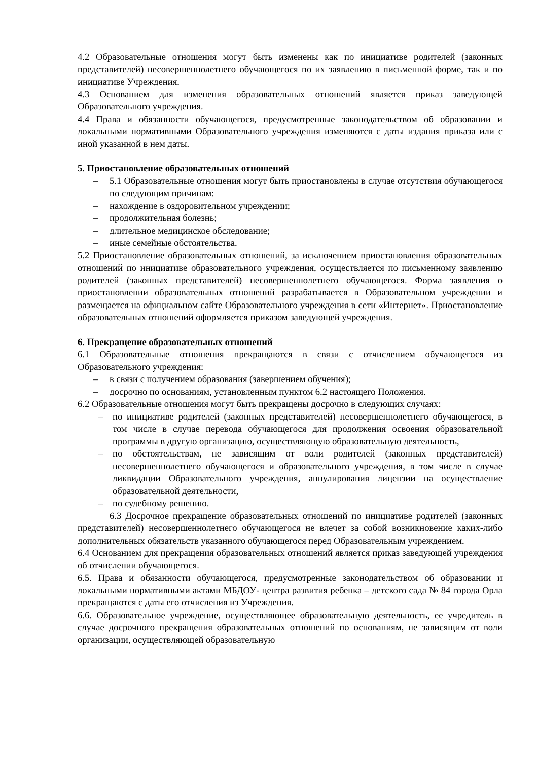4.2 Образовательные отношения могут быть изменены как по инициативе родителей (законных представителей) несовершеннолетнего обучающегося по их заявлению в письменной форме, так и по инициативе Учреждения.
4.3 Основанием для изменения образовательных отношений является приказ заведующей Образовательного учреждения.
4.4 Права и обязанности обучающегося, предусмотренные законодательством об образовании и локальными нормативными Образовательного учреждения изменяются с даты издания приказа или с иной указанной в нем даты.
5. Приостановление образовательных отношений
– 5.1 Образовательные отношения могут быть приостановлены в случае отсутствия обучающегося по следующим причинам:
– нахождение в оздоровительном учреждении;
– продолжительная болезнь;
– длительное медицинское обследование;
– иные семейные обстоятельства.
5.2 Приостановление образовательных отношений, за исключением приостановления образовательных отношений по инициативе образовательного учреждения, осуществляется по письменному заявлению родителей (законных представителей) несовершеннолетнего обучающегося. Форма заявления о приостановлении образовательных отношений разрабатывается в Образовательном учреждении и размещается на официальном сайте Образовательного учреждения в сети «Интернет». Приостановление образовательных отношений оформляется приказом заведующей учреждения.
6. Прекращение образовательных отношений
6.1 Образовательные отношения прекращаются в связи с отчислением обучающегося из Образовательного учреждения:
– в связи с получением образования (завершением обучения);
– досрочно по основаниям, установленным пунктом 6.2 настоящего Положения.
6.2 Образовательные отношения могут быть прекращены досрочно в следующих случаях:
– по инициативе родителей (законных представителей) несовершеннолетнего обучающегося, в том числе в случае перевода обучающегося для продолжения освоения образовательной программы в другую организацию, осуществляющую образовательную деятельность,
– по обстоятельствам, не зависящим от воли родителей (законных представителей) несовершеннолетнего обучающегося и образовательного учреждения, в том числе в случае ликвидации Образовательного учреждения, аннулирования лицензии на осуществление образовательной деятельности,
– по судебному решению.
6.3 Досрочное прекращение образовательных отношений по инициативе родителей (законных представителей) несовершеннолетнего обучающегося не влечет за собой возникновение каких-либо дополнительных обязательств указанного обучающегося перед Образовательным учреждением.
6.4 Основанием для прекращения образовательных отношений является приказ заведующей учреждения об отчислении обучающегося.
6.5. Права и обязанности обучающегося, предусмотренные законодательством об образовании и локальными нормативными актами МБДОУ- центра развития ребенка – детского сада № 84 города Орла прекращаются с даты его отчисления из Учреждения.
6.6. Образовательное учреждение, осуществляющее образовательную деятельность, ее учредитель в случае досрочного прекращения образовательных отношений по основаниям, не зависящим от воли организации, осуществляющей образовательную